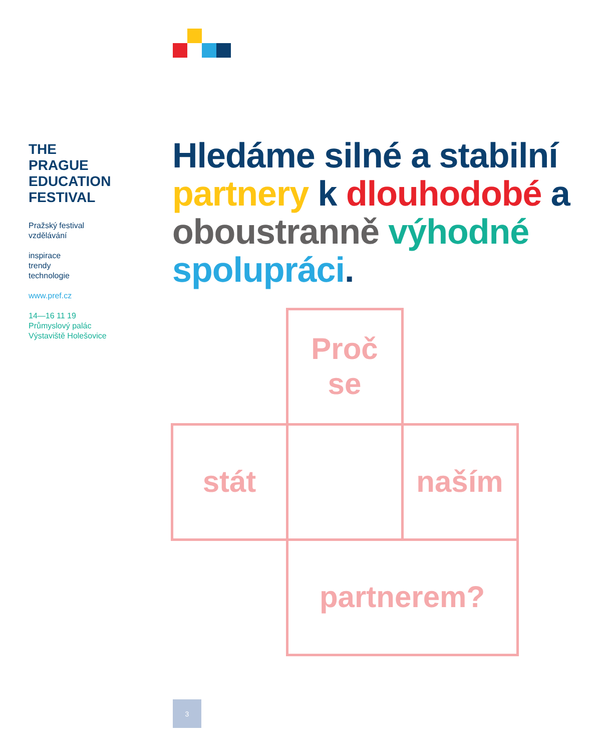THE
PRAGUE
EDUCATION
FESTIVAL
Pražský festival
vzdělávání
inspirace
trendy
technologie
www.pref.cz
14—16 11 19
Průmyslový palác
Výstaviště Holešovice
Hledáme silné a stabilní partnery k dlouhodobé a oboustranně výhodné spolupráci.
Proč
se
stát
naším
partnerem?
3